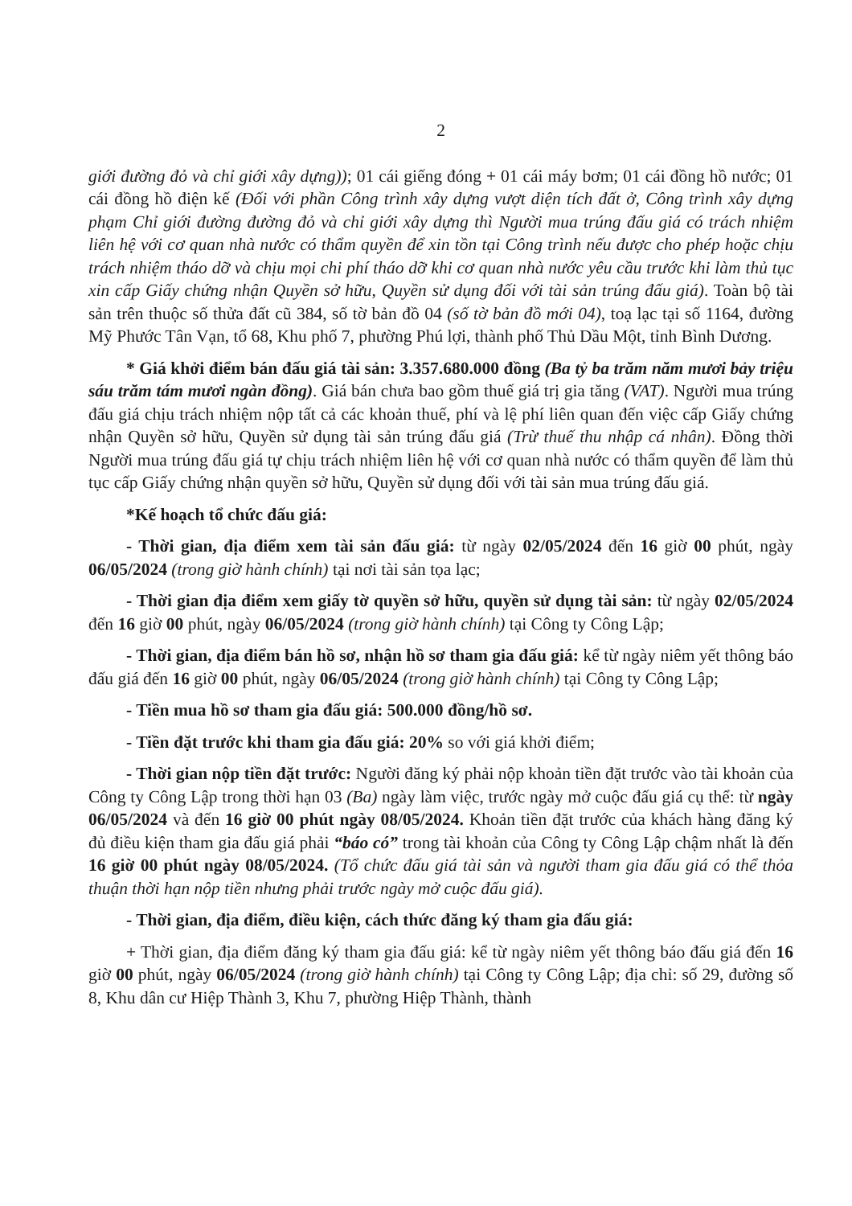2
giới đường đỏ và chỉ giới xây dựng)); 01 cái giếng đóng + 01 cái máy bơm; 01 cái đồng hồ nước; 01 cái đồng hồ điện kế (Đối với phần Công trình xây dựng vượt diện tích đất ở, Công trình xây dựng phạm Chỉ giới đường đường đỏ và chỉ giới xây dựng thì Người mua trúng đấu giá có trách nhiệm liên hệ với cơ quan nhà nước có thẩm quyền để xin tồn tại Công trình nếu được cho phép hoặc chịu trách nhiệm tháo dỡ và chịu mọi chi phí tháo dỡ khi cơ quan nhà nước yêu cầu trước khi làm thủ tục xin cấp Giấy chứng nhận Quyền sở hữu, Quyền sử dụng đối với tài sản trúng đấu giá). Toàn bộ tài sản trên thuộc số thửa đất cũ 384, số tờ bản đồ 04 (số tờ bản đồ mới 04), toạ lạc tại số 1164, đường Mỹ Phước Tân Vạn, tổ 68, Khu phố 7, phường Phú lợi, thành phố Thủ Dầu Một, tỉnh Bình Dương.
* Giá khởi điểm bán đấu giá tài sản: 3.357.680.000 đồng (Ba tỷ ba trăm năm mươi bảy triệu sáu trăm tám mươi ngàn đồng). Giá bán chưa bao gồm thuế giá trị gia tăng (VAT). Người mua trúng đấu giá chịu trách nhiệm nộp tất cả các khoản thuế, phí và lệ phí liên quan đến việc cấp Giấy chứng nhận Quyền sở hữu, Quyền sử dụng tài sản trúng đấu giá (Trừ thuế thu nhập cá nhân). Đồng thời Người mua trúng đấu giá tự chịu trách nhiệm liên hệ với cơ quan nhà nước có thẩm quyền để làm thủ tục cấp Giấy chứng nhận quyền sở hữu, Quyền sử dụng đối với tài sản mua trúng đấu giá.
*Kế hoạch tổ chức đấu giá:
- Thời gian, địa điểm xem tài sản đấu giá: từ ngày 02/05/2024 đến 16 giờ 00 phút, ngày 06/05/2024 (trong giờ hành chính) tại nơi tài sản tọa lạc;
- Thời gian địa điểm xem giấy tờ quyền sở hữu, quyền sử dụng tài sản: từ ngày 02/05/2024 đến 16 giờ 00 phút, ngày 06/05/2024 (trong giờ hành chính) tại Công ty Công Lập;
- Thời gian, địa điểm bán hồ sơ, nhận hồ sơ tham gia đấu giá: kể từ ngày niêm yết thông báo đấu giá đến 16 giờ 00 phút, ngày 06/05/2024 (trong giờ hành chính) tại Công ty Công Lập;
- Tiền mua hồ sơ tham gia đấu giá: 500.000 đồng/hồ sơ.
- Tiền đặt trước khi tham gia đấu giá: 20% so với giá khởi điểm;
- Thời gian nộp tiền đặt trước: Người đăng ký phải nộp khoản tiền đặt trước vào tài khoản của Công ty Công Lập trong thời hạn 03 (Ba) ngày làm việc, trước ngày mở cuộc đấu giá cụ thể: từ ngày 06/05/2024 và đến 16 giờ 00 phút ngày 08/05/2024. Khoản tiền đặt trước của khách hàng đăng ký đủ điều kiện tham gia đấu giá phải “báo có” trong tài khoản của Công ty Công Lập chậm nhất là đến 16 giờ 00 phút ngày 08/05/2024. (Tổ chức đấu giá tài sản và người tham gia đấu giá có thể thỏa thuận thời hạn nộp tiền nhưng phải trước ngày mở cuộc đấu giá).
- Thời gian, địa điểm, điều kiện, cách thức đăng ký tham gia đấu giá:
+ Thời gian, địa điểm đăng ký tham gia đấu giá: kể từ ngày niêm yết thông báo đấu giá đến 16 giờ 00 phút, ngày 06/05/2024 (trong giờ hành chính) tại Công ty Công Lập; địa chỉ: số 29, đường số 8, Khu dân cư Hiệp Thành 3, Khu 7, phường Hiệp Thành, thành